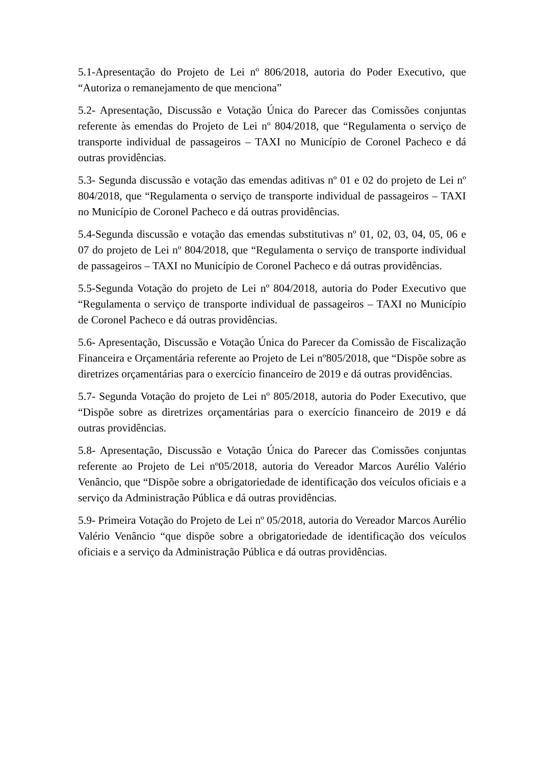5.1-Apresentação do Projeto de Lei nº 806/2018, autoria do Poder Executivo, que “Autoriza o remanejamento de que menciona”
5.2- Apresentação, Discussão e Votação Única do Parecer das Comissões conjuntas referente às emendas do Projeto de Lei nº 804/2018, que “Regulamenta o serviço de transporte individual de passageiros – TAXI no Município de Coronel Pacheco e dá outras providências.
5.3- Segunda discussão e votação das emendas aditivas nº 01 e 02 do projeto de Lei nº 804/2018, que “Regulamenta o serviço de transporte individual de passageiros – TAXI no Município de Coronel Pacheco e dá outras providências.
5.4-Segunda discussão e votação das emendas substitutivas nº 01, 02, 03, 04, 05, 06 e 07 do projeto de Lei nº 804/2018, que “Regulamenta o serviço de transporte individual de passageiros – TAXI no Município de Coronel Pacheco e dá outras providências.
5.5-Segunda Votação do projeto de Lei nº 804/2018, autoria do Poder Executivo que “Regulamenta o serviço de transporte individual de passageiros – TAXI no Município de Coronel Pacheco e dá outras providências.
5.6- Apresentação, Discussão e Votação Única do Parecer da Comissão de Fiscalização Financeira e Orçamentária referente ao Projeto de Lei nº805/2018, que “Dispõe sobre as diretrizes orçamentárias para o exercício financeiro de 2019 e dá outras providências.
5.7- Segunda Votação do projeto de Lei nº 805/2018, autoria do Poder Executivo, que “Dispõe sobre as diretrizes orçamentárias para o exercício financeiro de 2019 e dá outras providências.
5.8- Apresentação, Discussão e Votação Única do Parecer das Comissões conjuntas referente ao Projeto de Lei nº05/2018, autoria do Vereador Marcos Aurélio Valério Venâncio, que “Dispõe sobre a obrigatoriedade de identificação dos veículos oficiais e a serviço da Administração Pública e dá outras providências.
5.9- Primeira Votação do Projeto de Lei nº 05/2018, autoria do Vereador Marcos Aurélio Valério Venâncio “que dispõe sobre a obrigatoriedade de identificação dos veículos oficiais e a serviço da Administração Pública e dá outras providências.